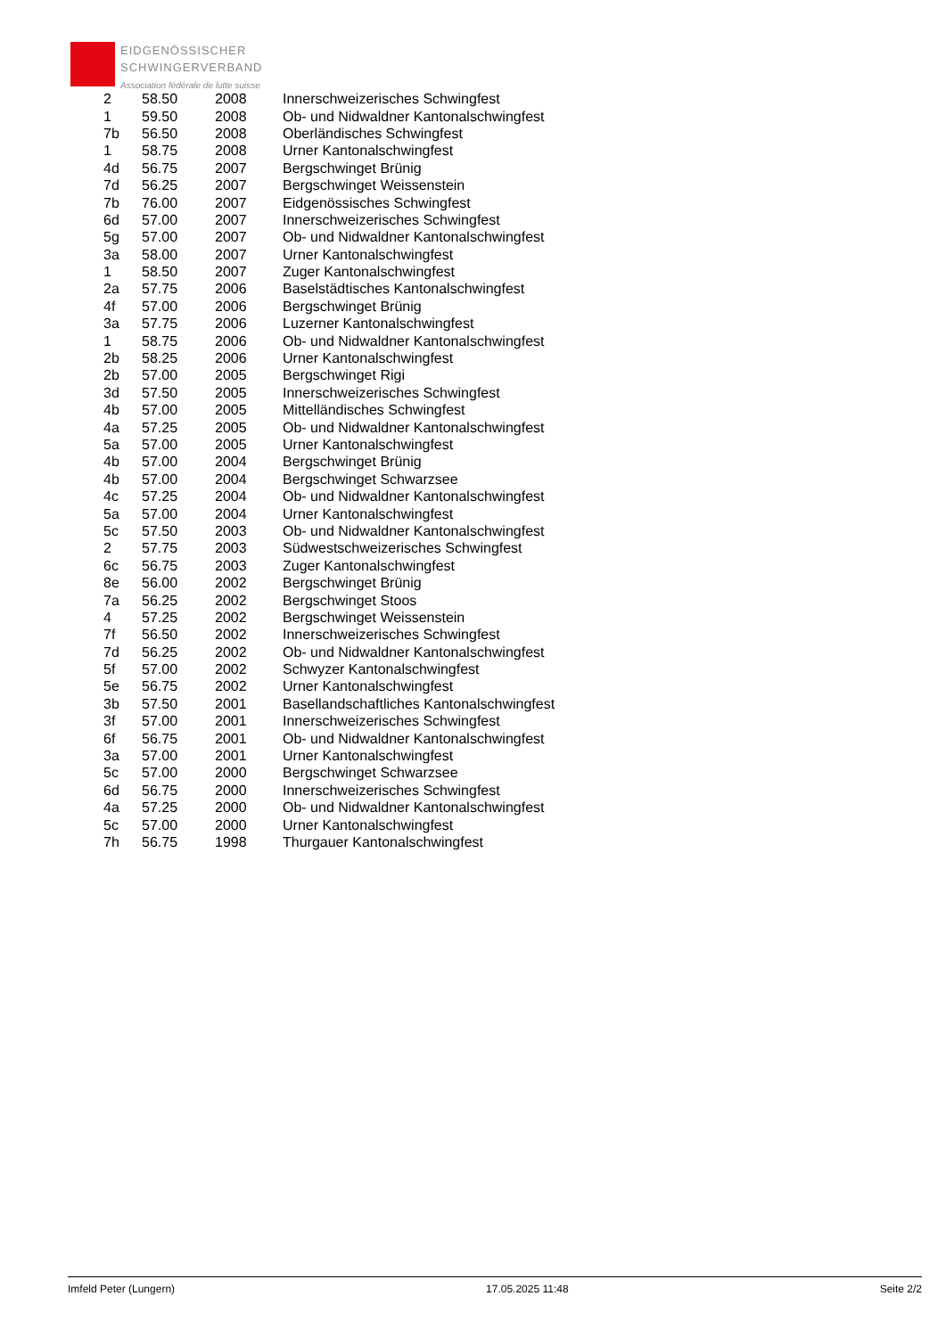EIDGENÖSSISCHER
SCHWINGERVERBAND
Association fédérale de lutte suisse
| 2 | 58.50 | 2008 | Innerschweizerisches Schwingfest |
| 1 | 59.50 | 2008 | Ob- und Nidwaldner Kantonalschwingfest |
| 7b | 56.50 | 2008 | Oberländisches Schwingfest |
| 1 | 58.75 | 2008 | Urner Kantonalschwingfest |
| 4d | 56.75 | 2007 | Bergschwinget Brünig |
| 7d | 56.25 | 2007 | Bergschwinget Weissenstein |
| 7b | 76.00 | 2007 | Eidgenössisches Schwingfest |
| 6d | 57.00 | 2007 | Innerschweizerisches Schwingfest |
| 5g | 57.00 | 2007 | Ob- und Nidwaldner Kantonalschwingfest |
| 3a | 58.00 | 2007 | Urner Kantonalschwingfest |
| 1 | 58.50 | 2007 | Zuger Kantonalschwingfest |
| 2a | 57.75 | 2006 | Baselstädtisches Kantonalschwingfest |
| 4f | 57.00 | 2006 | Bergschwinget Brünig |
| 3a | 57.75 | 2006 | Luzerner Kantonalschwingfest |
| 1 | 58.75 | 2006 | Ob- und Nidwaldner Kantonalschwingfest |
| 2b | 58.25 | 2006 | Urner Kantonalschwingfest |
| 2b | 57.00 | 2005 | Bergschwinget Rigi |
| 3d | 57.50 | 2005 | Innerschweizerisches Schwingfest |
| 4b | 57.00 | 2005 | Mittelländisches Schwingfest |
| 4a | 57.25 | 2005 | Ob- und Nidwaldner Kantonalschwingfest |
| 5a | 57.00 | 2005 | Urner Kantonalschwingfest |
| 4b | 57.00 | 2004 | Bergschwinget Brünig |
| 4b | 57.00 | 2004 | Bergschwinget Schwarzsee |
| 4c | 57.25 | 2004 | Ob- und Nidwaldner Kantonalschwingfest |
| 5a | 57.00 | 2004 | Urner Kantonalschwingfest |
| 5c | 57.50 | 2003 | Ob- und Nidwaldner Kantonalschwingfest |
| 2 | 57.75 | 2003 | Südwestschweizerisches Schwingfest |
| 6c | 56.75 | 2003 | Zuger Kantonalschwingfest |
| 8e | 56.00 | 2002 | Bergschwinget Brünig |
| 7a | 56.25 | 2002 | Bergschwinget Stoos |
| 4 | 57.25 | 2002 | Bergschwinget Weissenstein |
| 7f | 56.50 | 2002 | Innerschweizerisches Schwingfest |
| 7d | 56.25 | 2002 | Ob- und Nidwaldner Kantonalschwingfest |
| 5f | 57.00 | 2002 | Schwyzer Kantonalschwingfest |
| 5e | 56.75 | 2002 | Urner Kantonalschwingfest |
| 3b | 57.50 | 2001 | Basellandschaftliches Kantonalschwingfest |
| 3f | 57.00 | 2001 | Innerschweizerisches Schwingfest |
| 6f | 56.75 | 2001 | Ob- und Nidwaldner Kantonalschwingfest |
| 3a | 57.00 | 2001 | Urner Kantonalschwingfest |
| 5c | 57.00 | 2000 | Bergschwinget Schwarzsee |
| 6d | 56.75 | 2000 | Innerschweizerisches Schwingfest |
| 4a | 57.25 | 2000 | Ob- und Nidwaldner Kantonalschwingfest |
| 5c | 57.00 | 2000 | Urner Kantonalschwingfest |
| 7h | 56.75 | 1998 | Thurgauer Kantonalschwingfest |
Imfeld Peter (Lungern) 17.05.2025 11:48 Seite 2/2